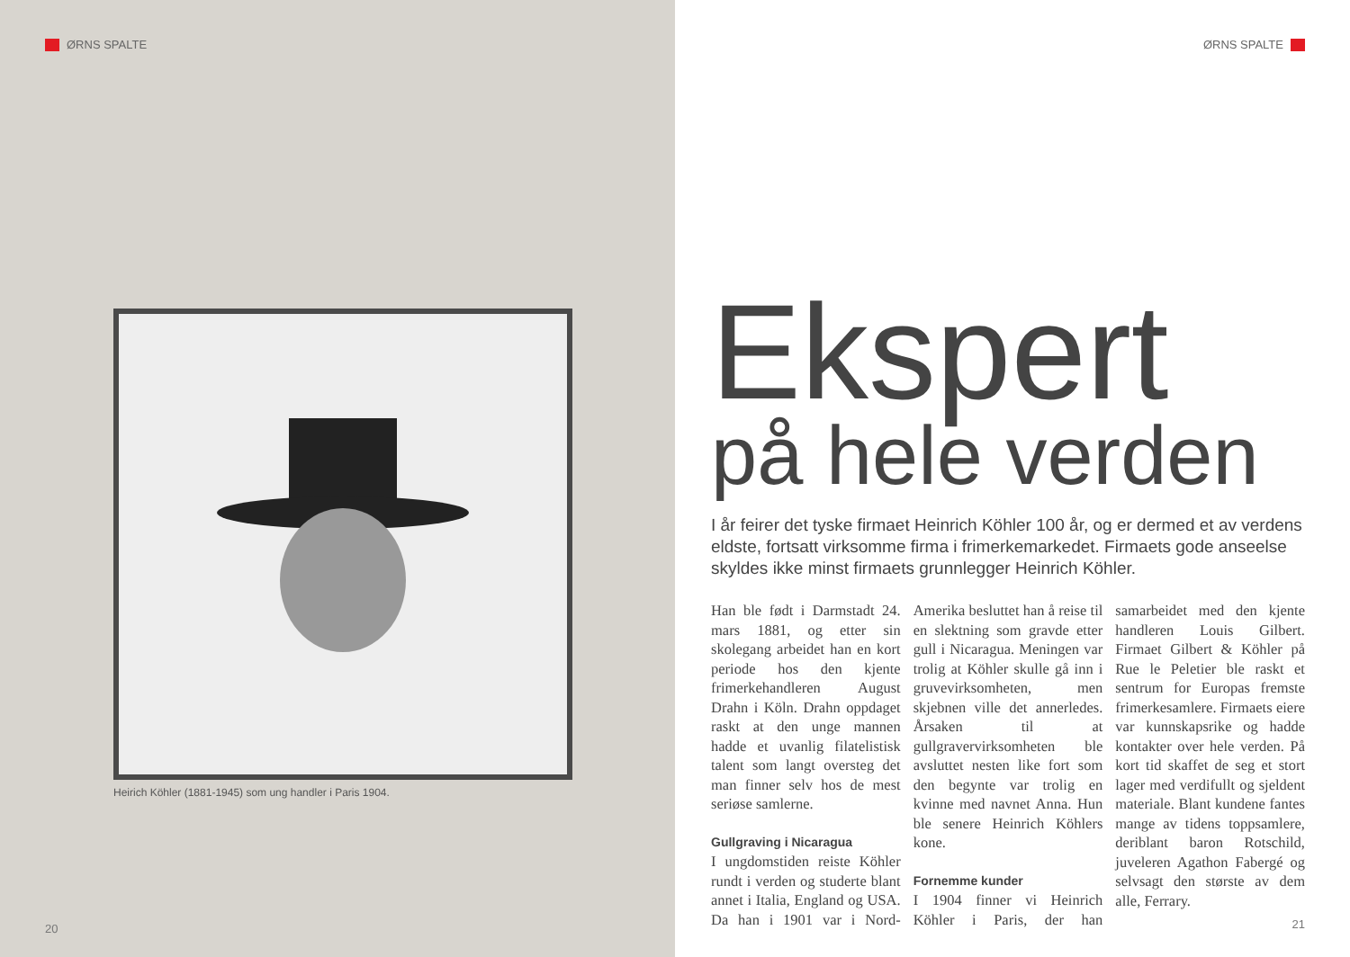ØRNS SPALTE
Heirich Köhler (1881-1945) som ung handler i Paris 1904.
20
ØRNS SPALTE
Ekspert
på hele verden
I år feirer det tyske firmaet Heinrich Köhler 100 år, og er dermed et av verdens eldste, fortsatt virksomme firma i frimerkemarkedet. Firmaets gode anseelse skyldes ikke minst firmaets grunnlegger Heinrich Köhler.
Han ble født i Darmstadt 24. mars 1881, og etter sin skolegang arbeidet han en kort periode hos den kjente frimerkehandleren August Drahn i Köln. Drahn oppdaget raskt at den unge mannen hadde et uvanlig filatelistisk talent som langt oversteg det man finner selv hos de mest seriøse samlerne.
Gullgraving i Nicaragua
I ungdomstiden reiste Köhler rundt i verden og studerte blant annet i Italia, England og USA. Da han i 1901 var i Nord-Amerika besluttet han å reise til en slektning som gravde etter gull i Nicaragua. Meningen var trolig at Köhler skulle gå inn i gruvevirksomheten, men skjebnen ville det annerledes. Årsaken til at gullgravervirksomheten ble avsluttet nesten like fort som den begynte var trolig en kvinne med navnet Anna. Hun ble senere Heinrich Köhlers kone.
Fornemme kunder
I 1904 finner vi Heinrich Köhler i Paris, der han samarbeidet med den kjente handleren Louis Gilbert. Firmaet Gilbert & Köhler på Rue le Peletier ble raskt et sentrum for Europas fremste frimerkesamlere. Firmaets eiere var kunnskapsrike og hadde kontakter over hele verden. På kort tid skaffet de seg et stort lager med verdifullt og sjeldent materiale. Blant kundene fantes mange av tidens toppsamlere, deriblant baron Rotschild, juveleren Agathon Fabergé og selvsagt den største av dem alle, Ferrary.
21